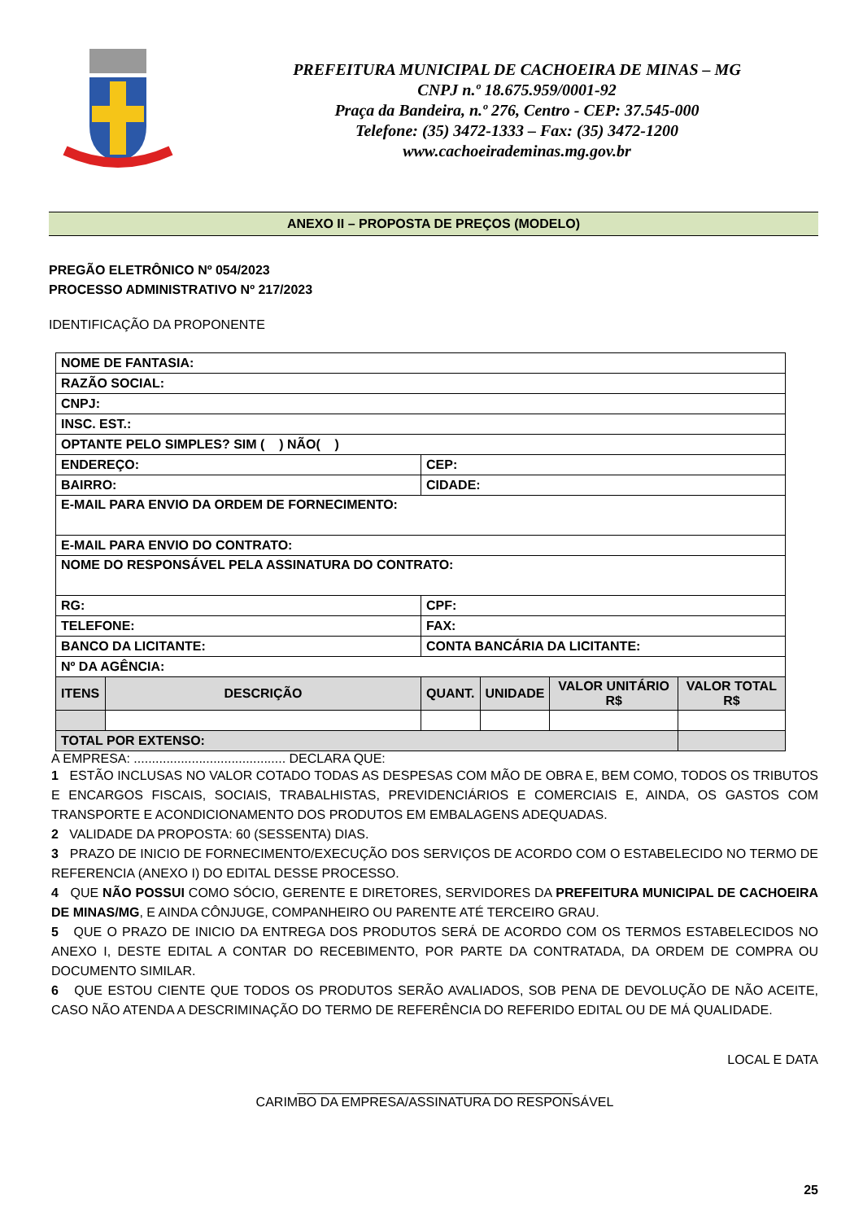PREFEITURA MUNICIPAL DE CACHOEIRA DE MINAS – MG
CNPJ n.º 18.675.959/0001-92
Praça da Bandeira, n.º 276, Centro - CEP: 37.545-000
Telefone: (35) 3472-1333 – Fax: (35) 3472-1200
www.cachoeirademinas.mg.gov.br
ANEXO II – PROPOSTA DE PREÇOS (MODELO)
PREGÃO ELETRÔNICO Nº 054/2023
PROCESSO ADMINISTRATIVO Nº 217/2023
IDENTIFICAÇÃO DA PROPONENTE
| NOME DE FANTASIA: | | | | | |
| RAZÃO SOCIAL: | | | | | |
| CNPJ: | | | | | |
| INSC. EST.: | | | | | |
| OPTANTE PELO SIMPLES? SIM ( ) NÃO( ) | | | | | |
| ENDEREÇO: | | CEP: | | | |
| BAIRRO: | | CIDADE: | | | |
| E-MAIL PARA ENVIO DA ORDEM DE FORNECIMENTO: | | | | | |
| E-MAIL PARA ENVIO DO CONTRATO: | | | | | |
| NOME DO RESPONSÁVEL PELA ASSINATURA DO CONTRATO: | | | | | |
| RG: | | CPF: | | | |
| TELEFONE: | | FAX: | | | |
| BANCO DA LICITANTE: | | CONTA BANCÁRIA DA LICITANTE: | | | |
| Nº DA AGÊNCIA: | | | | | |
| ITENS | DESCRIÇÃO | QUANT. | UNIDADE | VALOR UNITÁRIO R$ | VALOR TOTAL R$ |
| TOTAL POR EXTENSO: | | | | | |
A EMPRESA: .......................................... DECLARA QUE:
1 ESTÃO INCLUSAS NO VALOR COTADO TODAS AS DESPESAS COM MÃO DE OBRA E, BEM COMO, TODOS OS TRIBUTOS E ENCARGOS FISCAIS, SOCIAIS, TRABALHISTAS, PREVIDENCIÁRIOS E COMERCIAIS E, AINDA, OS GASTOS COM TRANSPORTE E ACONDICIONAMENTO DOS PRODUTOS EM EMBALAGENS ADEQUADAS.
2 VALIDADE DA PROPOSTA: 60 (SESSENTA) DIAS.
3 PRAZO DE INICIO DE FORNECIMENTO/EXECUÇÃO DOS SERVIÇOS DE ACORDO COM O ESTABELECIDO NO TERMO DE REFERENCIA (ANEXO I) DO EDITAL DESSE PROCESSO.
4 QUE NÃO POSSUI COMO SÓCIO, GERENTE E DIRETORES, SERVIDORES DA PREFEITURA MUNICIPAL DE CACHOEIRA DE MINAS/MG, E AINDA CÔNJUGE, COMPANHEIRO OU PARENTE ATÉ TERCEIRO GRAU.
5 QUE O PRAZO DE INICIO DA ENTREGA DOS PRODUTOS SERÁ DE ACORDO COM OS TERMOS ESTABELECIDOS NO ANEXO I, DESTE EDITAL A CONTAR DO RECEBIMENTO, POR PARTE DA CONTRATADA, DA ORDEM DE COMPRA OU DOCUMENTO SIMILAR.
6 QUE ESTOU CIENTE QUE TODOS OS PRODUTOS SERÃO AVALIADOS, SOB PENA DE DEVOLUÇÃO DE NÃO ACEITE, CASO NÃO ATENDA A DESCRIMINAÇÃO DO TERMO DE REFERÊNCIA DO REFERIDO EDITAL OU DE MÁ QUALIDADE.
LOCAL E DATA
______________________________________
CARIMBO DA EMPRESA/ASSINATURA DO RESPONSÁVEL
25